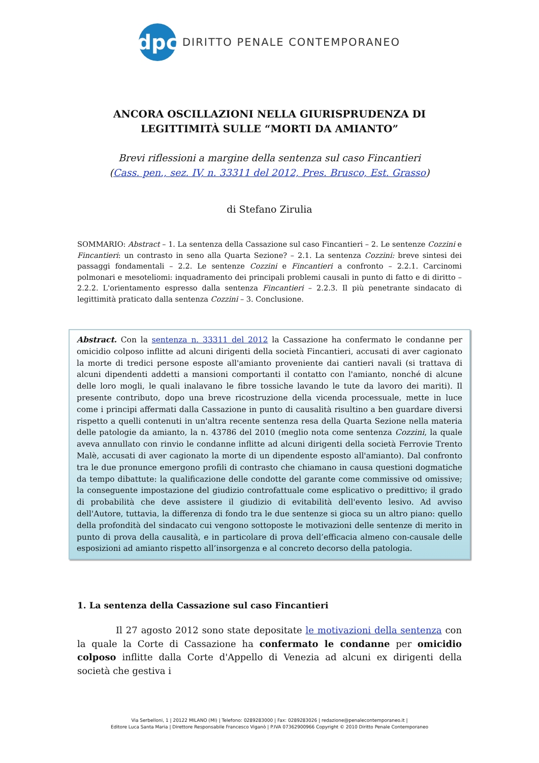dpc
DIRITTO PENALE CONTEMPORANEO
ANCORA OSCILLAZIONI NELLA GIURISPRUDENZA DI LEGITTIMITÀ SULLE “MORTI DA AMIANTO”
Brevi riflessioni a margine della sentenza sul caso Fincantieri
(Cass. pen., sez. IV, n. 33311 del 2012, Pres. Brusco, Est. Grasso)
di Stefano Zirulia
SOMMARIO: Abstract – 1. La sentenza della Cassazione sul caso Fincantieri – 2. Le sentenze Cozzini e Fincantieri: un contrasto in seno alla Quarta Sezione? – 2.1. La sentenza Cozzini: breve sintesi dei passaggi fondamentali – 2.2. Le sentenze Cozzini e Fincantieri a confronto – 2.2.1. Carcinomi polmonari e mesoteliomi: inquadramento dei principali problemi causali in punto di fatto e di diritto – 2.2.2. L'orientamento espresso dalla sentenza Fincantieri – 2.2.3. Il più penetrante sindacato di legittimità praticato dalla sentenza Cozzini – 3. Conclusione.
Abstract. Con la sentenza n. 33311 del 2012 la Cassazione ha confermato le condanne per omicidio colposo inflitte ad alcuni dirigenti della società Fincantieri, accusati di aver cagionato la morte di tredici persone esposte all'amianto proveniente dai cantieri navali (si trattava di alcuni dipendenti addetti a mansioni comportanti il contatto con l'amianto, nonché di alcune delle loro mogli, le quali inalavano le fibre tossiche lavando le tute da lavoro dei mariti). Il presente contributo, dopo una breve ricostruzione della vicenda processuale, mette in luce come i principi affermati dalla Cassazione in punto di causalità risultino a ben guardare diversi rispetto a quelli contenuti in un'altra recente sentenza resa della Quarta Sezione nella materia delle patologie da amianto, la n. 43786 del 2010 (meglio nota come sentenza Cozzini, la quale aveva annullato con rinvio le condanne inflitte ad alcuni dirigenti della società Ferrovie Trento Malè, accusati di aver cagionato la morte di un dipendente esposto all'amianto). Dal confronto tra le due pronunce emergono profili di contrasto che chiamano in causa questioni dogmatiche da tempo dibattute: la qualificazione delle condotte del garante come commissive od omissive; la conseguente impostazione del giudizio controfattuale come esplicativo o predittivo; il grado di probabilità che deve assistere il giudizio di evitabilità dell'evento lesivo. Ad avviso dell'Autore, tuttavia, la differenza di fondo tra le due sentenze si gioca su un altro piano: quello della profondità del sindacato cui vengono sottoposte le motivazioni delle sentenze di merito in punto di prova della causalità, e in particolare di prova dell’efficacia almeno con-causale delle esposizioni ad amianto rispetto all’insorgenza e al concreto decorso della patologia.
1. La sentenza della Cassazione sul caso Fincantieri
Il 27 agosto 2012 sono state depositate le motivazioni della sentenza con la quale la Corte di Cassazione ha confermato le condanne per omicidio colposo inflitte dalla Corte d'Appello di Venezia ad alcuni ex dirigenti della società che gestiva i
Via Serbelloni, 1 | 20122 MILANO (MI) | Telefono: 0289283000 | Fax: 0289283026 | redazione@penalecontemporaneo.it |
Editore Luca Santa Maria | Direttore Responsabile Francesco Viganò | P.IVA 07362900966 Copyright © 2010 Diritto Penale Contemporaneo